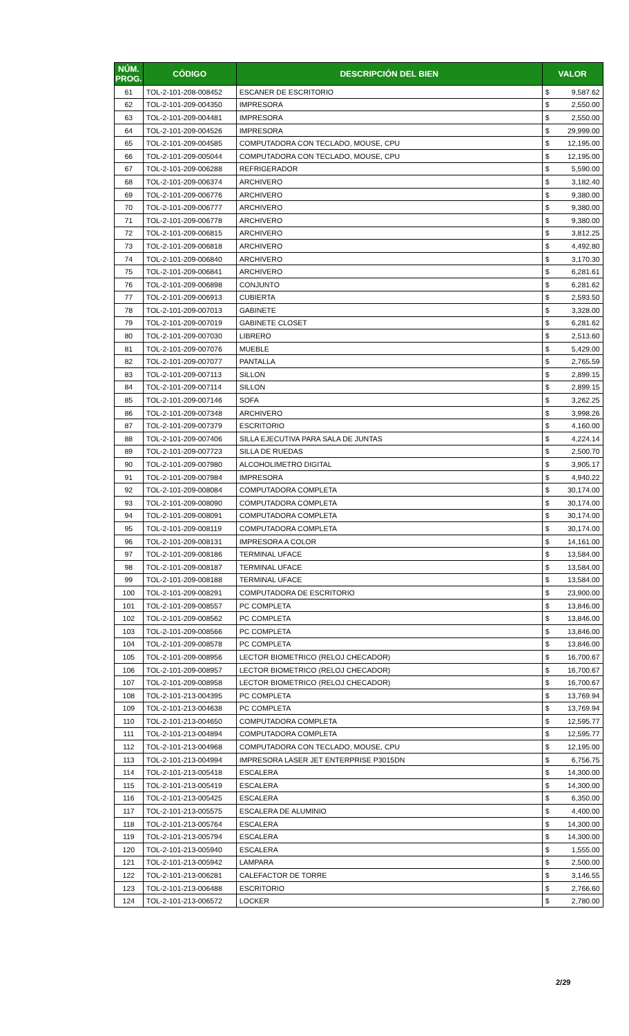| NÚM. PROG. | CÓDIGO | DESCRIPCIÓN DEL BIEN | VALOR | |
| --- | --- | --- | --- | --- |
| 61 | TOL-2-101-208-008452 | ESCANER DE ESCRITORIO | $ | 9,587.62 |
| 62 | TOL-2-101-209-004350 | IMPRESORA | $ | 2,550.00 |
| 63 | TOL-2-101-209-004481 | IMPRESORA | $ | 2,550.00 |
| 64 | TOL-2-101-209-004526 | IMPRESORA | $ | 29,999.00 |
| 65 | TOL-2-101-209-004585 | COMPUTADORA CON TECLADO, MOUSE, CPU | $ | 12,195.00 |
| 66 | TOL-2-101-209-005044 | COMPUTADORA CON TECLADO, MOUSE, CPU | $ | 12,195.00 |
| 67 | TOL-2-101-209-006288 | REFRIGERADOR | $ | 5,590.00 |
| 68 | TOL-2-101-209-006374 | ARCHIVERO | $ | 3,182.40 |
| 69 | TOL-2-101-209-006776 | ARCHIVERO | $ | 9,380.00 |
| 70 | TOL-2-101-209-006777 | ARCHIVERO | $ | 9,380.00 |
| 71 | TOL-2-101-209-006778 | ARCHIVERO | $ | 9,380.00 |
| 72 | TOL-2-101-209-006815 | ARCHIVERO | $ | 3,812.25 |
| 73 | TOL-2-101-209-006818 | ARCHIVERO | $ | 4,492.80 |
| 74 | TOL-2-101-209-006840 | ARCHIVERO | $ | 3,170.30 |
| 75 | TOL-2-101-209-006841 | ARCHIVERO | $ | 6,281.61 |
| 76 | TOL-2-101-209-006898 | CONJUNTO | $ | 6,281.62 |
| 77 | TOL-2-101-209-006913 | CUBIERTA | $ | 2,593.50 |
| 78 | TOL-2-101-209-007013 | GABINETE | $ | 3,328.00 |
| 79 | TOL-2-101-209-007019 | GABINETE CLOSET | $ | 6,281.62 |
| 80 | TOL-2-101-209-007030 | LIBRERO | $ | 2,513.60 |
| 81 | TOL-2-101-209-007076 | MUEBLE | $ | 5,429.00 |
| 82 | TOL-2-101-209-007077 | PANTALLA | $ | 2,765.59 |
| 83 | TOL-2-101-209-007113 | SILLON | $ | 2,899.15 |
| 84 | TOL-2-101-209-007114 | SILLON | $ | 2,899.15 |
| 85 | TOL-2-101-209-007146 | SOFA | $ | 3,262.25 |
| 86 | TOL-2-101-209-007348 | ARCHIVERO | $ | 3,998.26 |
| 87 | TOL-2-101-209-007379 | ESCRITORIO | $ | 4,160.00 |
| 88 | TOL-2-101-209-007406 | SILLA EJECUTIVA PARA SALA DE JUNTAS | $ | 4,224.14 |
| 89 | TOL-2-101-209-007723 | SILLA DE RUEDAS | $ | 2,500.70 |
| 90 | TOL-2-101-209-007980 | ALCOHOLIMETRO DIGITAL | $ | 3,905.17 |
| 91 | TOL-2-101-209-007984 | IMPRESORA | $ | 4,940.22 |
| 92 | TOL-2-101-209-008084 | COMPUTADORA COMPLETA | $ | 30,174.00 |
| 93 | TOL-2-101-209-008090 | COMPUTADORA COMPLETA | $ | 30,174.00 |
| 94 | TOL-2-101-209-008091 | COMPUTADORA COMPLETA | $ | 30,174.00 |
| 95 | TOL-2-101-209-008119 | COMPUTADORA COMPLETA | $ | 30,174.00 |
| 96 | TOL-2-101-209-008131 | IMPRESORA A COLOR | $ | 14,161.00 |
| 97 | TOL-2-101-209-008186 | TERMINAL UFACE | $ | 13,584.00 |
| 98 | TOL-2-101-209-008187 | TERMINAL UFACE | $ | 13,584.00 |
| 99 | TOL-2-101-209-008188 | TERMINAL UFACE | $ | 13,584.00 |
| 100 | TOL-2-101-209-008291 | COMPUTADORA DE ESCRITORIO | $ | 23,900.00 |
| 101 | TOL-2-101-209-008557 | PC COMPLETA | $ | 13,846.00 |
| 102 | TOL-2-101-209-008562 | PC COMPLETA | $ | 13,846.00 |
| 103 | TOL-2-101-209-008566 | PC COMPLETA | $ | 13,846.00 |
| 104 | TOL-2-101-209-008578 | PC COMPLETA | $ | 13,846.00 |
| 105 | TOL-2-101-209-008956 | LECTOR BIOMETRICO (RELOJ CHECADOR) | $ | 16,700.67 |
| 106 | TOL-2-101-209-008957 | LECTOR BIOMETRICO (RELOJ CHECADOR) | $ | 16,700.67 |
| 107 | TOL-2-101-209-008958 | LECTOR BIOMETRICO (RELOJ CHECADOR) | $ | 16,700.67 |
| 108 | TOL-2-101-213-004395 | PC COMPLETA | $ | 13,769.94 |
| 109 | TOL-2-101-213-004638 | PC COMPLETA | $ | 13,769.94 |
| 110 | TOL-2-101-213-004650 | COMPUTADORA COMPLETA | $ | 12,595.77 |
| 111 | TOL-2-101-213-004894 | COMPUTADORA COMPLETA | $ | 12,595.77 |
| 112 | TOL-2-101-213-004968 | COMPUTADORA CON TECLADO, MOUSE, CPU | $ | 12,195.00 |
| 113 | TOL-2-101-213-004994 | IMPRESORA LASER JET ENTERPRISE P3015DN | $ | 6,756.75 |
| 114 | TOL-2-101-213-005418 | ESCALERA | $ | 14,300.00 |
| 115 | TOL-2-101-213-005419 | ESCALERA | $ | 14,300.00 |
| 116 | TOL-2-101-213-005425 | ESCALERA | $ | 6,350.00 |
| 117 | TOL-2-101-213-005575 | ESCALERA DE ALUMINIO | $ | 4,400.00 |
| 118 | TOL-2-101-213-005764 | ESCALERA | $ | 14,300.00 |
| 119 | TOL-2-101-213-005794 | ESCALERA | $ | 14,300.00 |
| 120 | TOL-2-101-213-005940 | ESCALERA | $ | 1,555.00 |
| 121 | TOL-2-101-213-005942 | LAMPARA | $ | 2,500.00 |
| 122 | TOL-2-101-213-006281 | CALEFACTOR DE TORRE | $ | 3,146.55 |
| 123 | TOL-2-101-213-006488 | ESCRITORIO | $ | 2,766.60 |
| 124 | TOL-2-101-213-006572 | LOCKER | $ | 2,780.00 |
2/29